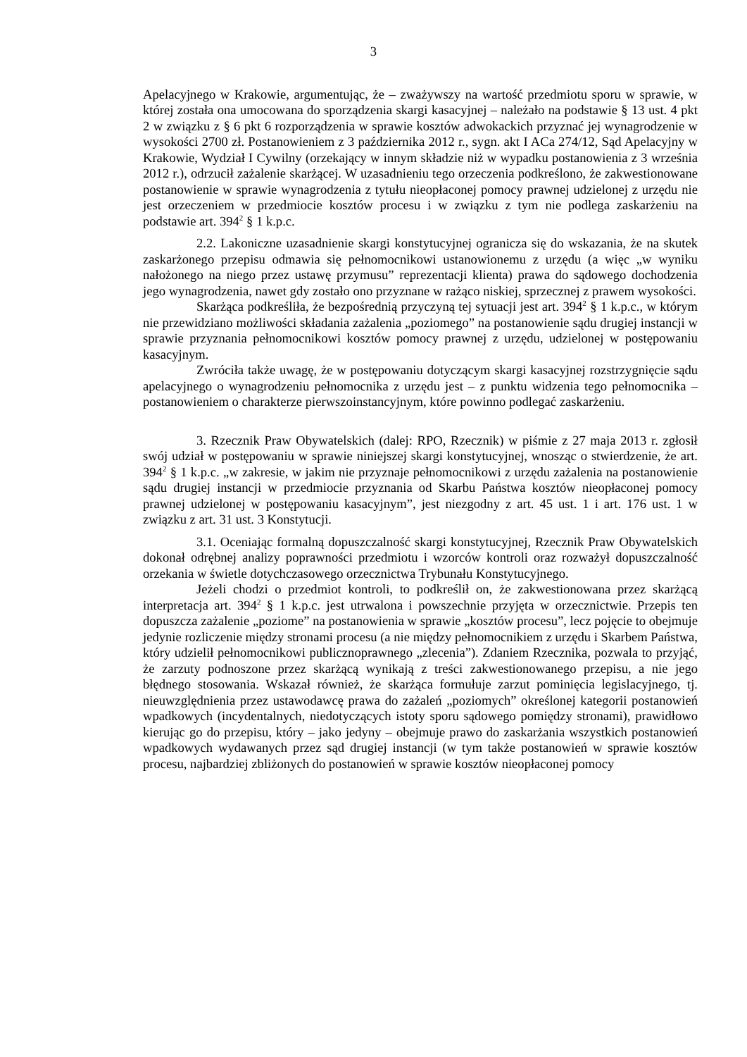3
Apelacyjnego w Krakowie, argumentując, że – zważywszy na wartość przedmiotu sporu w sprawie, w której została ona umocowana do sporządzenia skargi kasacyjnej – należało na podstawie § 13 ust. 4 pkt 2 w związku z § 6 pkt 6 rozporządzenia w sprawie kosztów adwokackich przyznać jej wynagrodzenie w wysokości 2700 zł. Postanowieniem z 3 października 2012 r., sygn. akt I ACa 274/12, Sąd Apelacyjny w Krakowie, Wydział I Cywilny (orzekający w innym składzie niż w wypadku postanowienia z 3 września 2012 r.), odrzucił zażalenie skarżącej. W uzasadnieniu tego orzeczenia podkreślono, że zakwestionowane postanowienie w sprawie wynagrodzenia z tytułu nieopłaconej pomocy prawnej udzielonej z urzędu nie jest orzeczeniem w przedmiocie kosztów procesu i w związku z tym nie podlega zaskarżeniu na podstawie art. 394<sup>2</sup> § 1 k.p.c.
2.2. Lakoniczne uzasadnienie skargi konstytucyjnej ogranicza się do wskazania, że na skutek zaskarżonego przepisu odmawia się pełnomocnikowi ustanowionemu z urzędu (a więc „w wyniku nałożonego na niego przez ustawę przymusu” reprezentacji klienta) prawa do sądowego dochodzenia jego wynagrodzenia, nawet gdy zostało ono przyznane w rażąco niskiej, sprzecznej z prawem wysokości.
Skarżąca podkreśliła, że bezpośrednią przyczyną tej sytuacji jest art. 394<sup>2</sup> § 1 k.p.c., w którym nie przewidziano możliwości składania zażalenia „poziomego” na postanowienie sądu drugiej instancji w sprawie przyznania pełnomocnikowi kosztów pomocy prawnej z urzędu, udzielonej w postępowaniu kasacyjnym.
Zwróciła także uwagę, że w postępowaniu dotyczącym skargi kasacyjnej rozstrzygnięcie sądu apelacyjnego o wynagrodzeniu pełnomocnika z urzędu jest – z punktu widzenia tego pełnomocnika – postanowieniem o charakterze pierwszoinstancyjnym, które powinno podlegać zaskarżeniu.
3. Rzecznik Praw Obywatelskich (dalej: RPO, Rzecznik) w piśmie z 27 maja 2013 r. zgłosił swój udział w postępowaniu w sprawie niniejszej skargi konstytucyjnej, wnosząc o stwierdzenie, że art. 394<sup>2</sup> § 1 k.p.c. „w zakresie, w jakim nie przyznaje pełnomocnikowi z urzędu zażalenia na postanowienie sądu drugiej instancji w przedmiocie przyznania od Skarbu Państwa kosztów nieopłaconej pomocy prawnej udzielonej w postępowaniu kasacyjnym”, jest niezgodny z art. 45 ust. 1 i art. 176 ust. 1 w związku z art. 31 ust. 3 Konstytucji.
3.1. Oceniając formalną dopuszczalność skargi konstytucyjnej, Rzecznik Praw Obywatelskich dokonał odrębnej analizy poprawności przedmiotu i wzorców kontroli oraz rozważył dopuszczalność orzekania w świetle dotychczasowego orzecznictwa Trybunału Konstytucyjnego.
Jeżeli chodzi o przedmiot kontroli, to podkreślił on, że zakwestionowana przez skarżącą interpretacja art. 394<sup>2</sup> § 1 k.p.c. jest utrwalona i powszechnie przyjęta w orzecznictwie. Przepis ten dopuszcza zażalenie „poziome” na postanowienia w sprawie „kosztów procesu”, lecz pojęcie to obejmuje jedynie rozliczenie między stronami procesu (a nie między pełnomocnikiem z urzędu i Skarbem Państwa, który udzielił pełnomocnikowi publicznoprawnego „zlecenia”). Zdaniem Rzecznika, pozwala to przyjąć, że zarzuty podnoszone przez skarżącą wynikają z treści zakwestionowanego przepisu, a nie jego błędnego stosowania. Wskazał również, że skarżąca formułuje zarzut pominięcia legislacyjnego, tj. nieuwzględnienia przez ustawodawcę prawa do zażaleń „poziomych” określonej kategorii postanowień wpadkowych (incydentalnych, niedotyczących istoty sporu sądowego pomiędzy stronami), prawidłowo kierując go do przepisu, który – jako jedyny – obejmuje prawo do zaskarżania wszystkich postanowień wpadkowych wydawanych przez sąd drugiej instancji (w tym także postanowień w sprawie kosztów procesu, najbardziej zbliżonych do postanowień w sprawie kosztów nieopłaconej pomocy